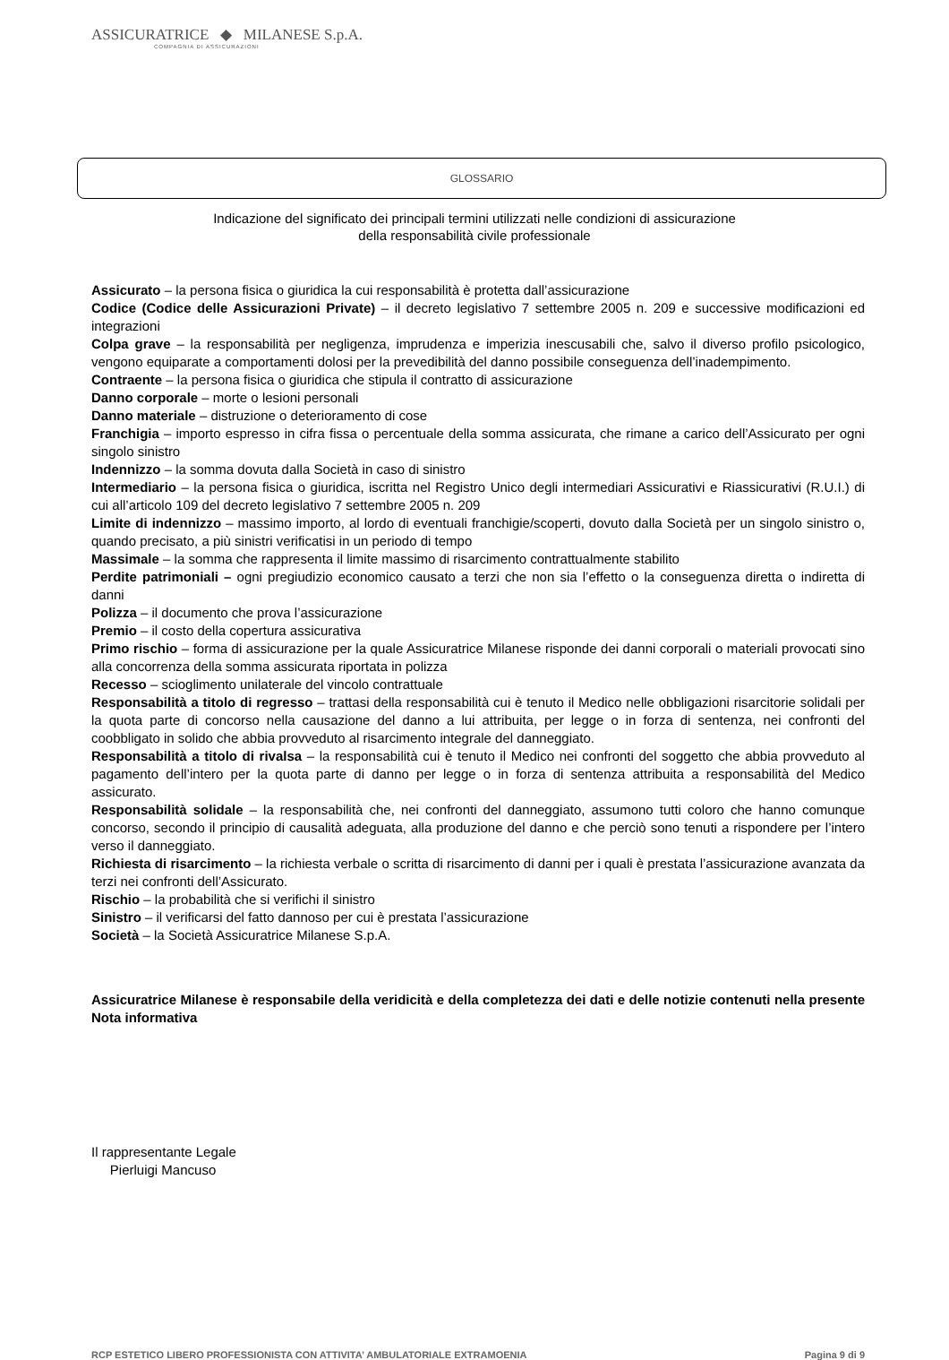ASSICURATRICE ◆ MILANESE S.p.A.
COMPAGNIA DI ASSICURAZIONI
GLOSSARIO
Indicazione del significato dei principali termini utilizzati nelle condizioni di assicurazione
della responsabilità civile professionale
Assicurato – la persona fisica o giuridica la cui responsabilità è protetta dall’assicurazione
Codice (Codice delle Assicurazioni Private) – il decreto legislativo 7 settembre 2005 n. 209 e successive modificazioni ed integrazioni
Colpa grave – la responsabilità per negligenza, imprudenza e imperizia inescusabili che, salvo il diverso profilo psicologico, vengono equiparate a comportamenti dolosi per la prevedibilità del danno possibile conseguenza dell’inadempimento.
Contraente – la persona fisica o giuridica che stipula il contratto di assicurazione
Danno corporale – morte o lesioni personali
Danno materiale – distruzione o deterioramento di cose
Franchigia – importo espresso in cifra fissa o percentuale della somma assicurata, che rimane a carico dell’Assicurato per ogni singolo sinistro
Indennizzo – la somma dovuta dalla Società in caso di sinistro
Intermediario – la persona fisica o giuridica, iscritta nel Registro Unico degli intermediari Assicurativi e Riassicurativi (R.U.I.) di cui all’articolo 109 del decreto legislativo 7 settembre 2005 n. 209
Limite di indennizzo – massimo importo, al lordo di eventuali franchigie/scoperti, dovuto dalla Società per un singolo sinistro o, quando precisato, a più sinistri verificatisi in un periodo di tempo
Massimale – la somma che rappresenta il limite massimo di risarcimento contrattualmente stabilito
Perdite patrimoniali – ogni pregiudizio economico causato a terzi che non sia l’effetto o la conseguenza diretta o indiretta di danni
Polizza – il documento che prova l’assicurazione
Premio – il costo della copertura assicurativa
Primo rischio – forma di assicurazione per la quale Assicuratrice Milanese risponde dei danni corporali o materiali provocati sino alla concorrenza della somma assicurata riportata in polizza
Recesso – scioglimento unilaterale del vincolo contrattuale
Responsabilità a titolo di regresso – trattasi della responsabilità cui è tenuto il Medico nelle obbligazioni risarcitorie solidali per la quota parte di concorso nella causazione del danno a lui attribuita, per legge o in forza di sentenza, nei confronti del coobbligato in solido che abbia provveduto al risarcimento integrale del danneggiato.
Responsabilità a titolo di rivalsa – la responsabilità cui è tenuto il Medico nei confronti del soggetto che abbia provveduto al pagamento dell’intero per la quota parte di danno per legge o in forza di sentenza attribuita a responsabilità del Medico assicurato.
Responsabilità solidale – la responsabilità che, nei confronti del danneggiato, assumono tutti coloro che hanno comunque concorso, secondo il principio di causalità adeguata, alla produzione del danno e che perciò sono tenuti a rispondere per l’intero verso il danneggiato.
Richiesta di risarcimento – la richiesta verbale o scritta di risarcimento di danni per i quali è prestata l’assicurazione avanzata da terzi nei confronti dell’Assicurato.
Rischio – la probabilità che si verifichi il sinistro
Sinistro – il verificarsi del fatto dannoso per cui è prestata l’assicurazione
Società – la Società Assicuratrice Milanese S.p.A.
Assicuratrice Milanese è responsabile della veridicità e della completezza dei dati e delle notizie contenuti nella presente Nota informativa
Il rappresentante Legale
Pierluigi Mancuso
RCP ESTETICO LIBERO PROFESSIONISTA CON ATTIVITA’ AMBULATORIALE EXTRAMOENIA Pagina 9 di 9